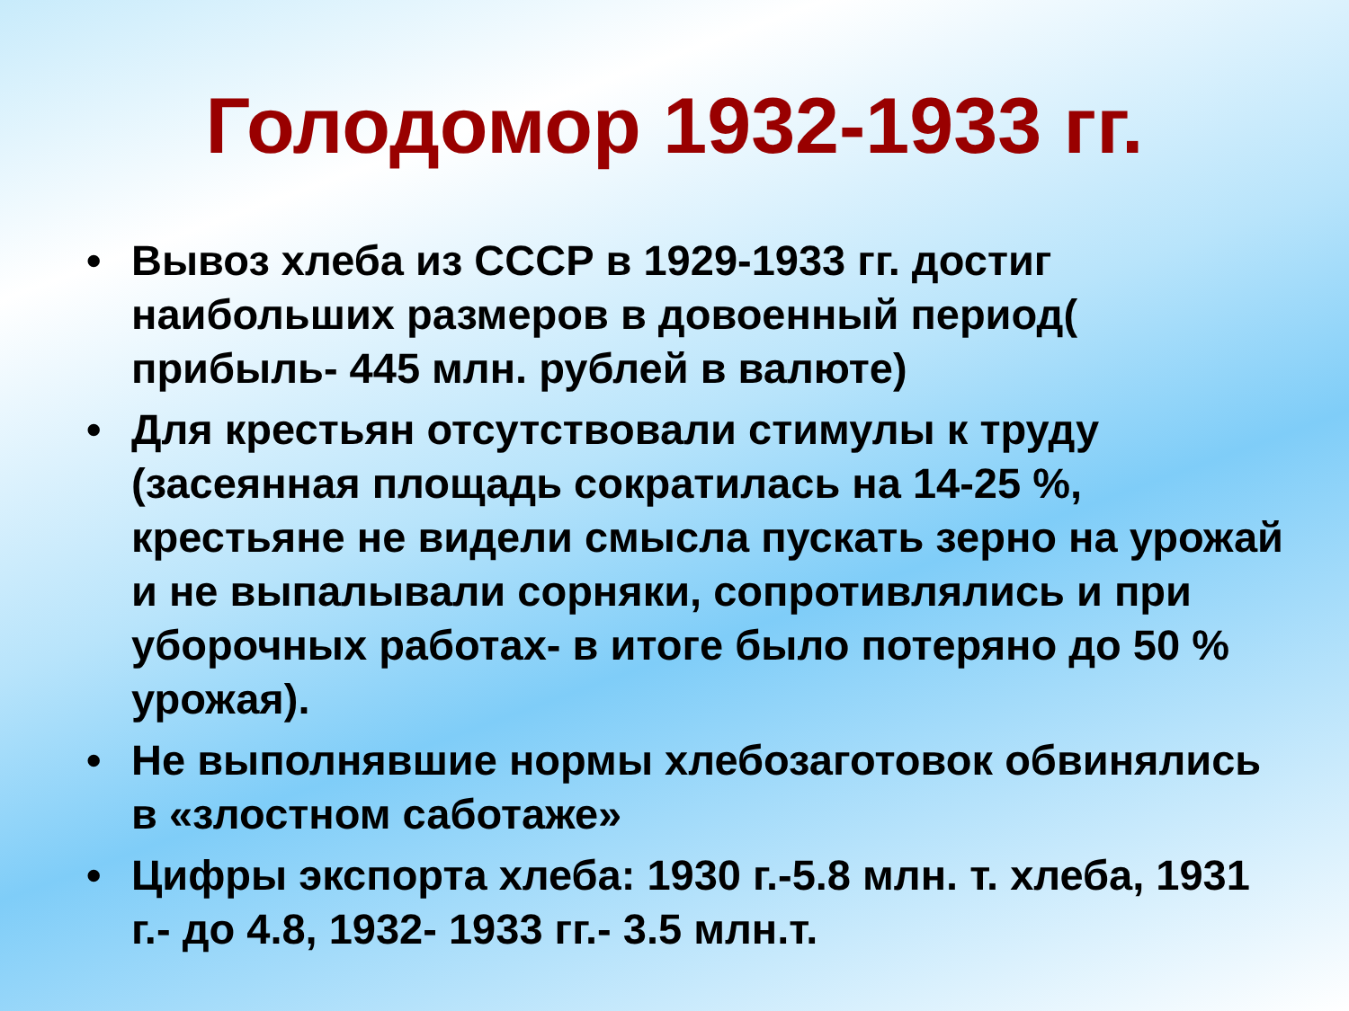Голодомор 1932-1933 гг.
• Вывоз хлеба из СССР в 1929-1933 гг. достиг наибольших размеров в довоенный период( прибыль- 445 млн. рублей в валюте)
• Для крестьян отсутствовали стимулы к труду (засеянная площадь сократилась на 14-25 %, крестьяне не видели смысла пускать зерно на урожай и не выпалывали сорняки, сопротивлялись и при уборочных работах- в итоге было потеряно до 50 % урожая).
• Не выполнявшие нормы хлебозаготовок обвинялись в «злостном саботаже»
• Цифры экспорта хлеба: 1930 г.-5.8 млн. т. хлеба, 1931 г.- до 4.8, 1932- 1933 гг.- 3.5 млн.т.